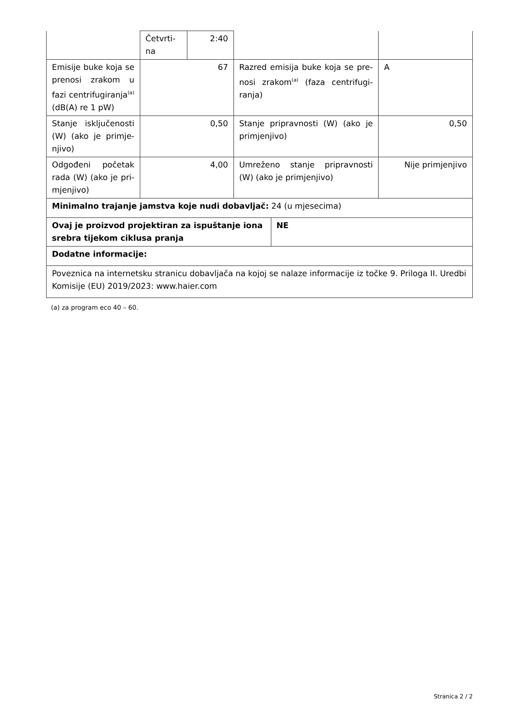| | Četvrti- na | 2:40 | | | |
| Emisije buke koja se prenosi zrakom u fazi centrifugira­nja<sup>(a)</sup> (dB(A) re 1 pW) | 67 | | Razred emisija buke koja se pre­nosi zrakom<sup>(a)</sup> (faza centrifugi­ranja) | | A |
| Stanje isključenosti (W) (ako je primje­njivo) | 0,50 | | Stanje pripravnosti (W) (ako je primjenjivo) | | 0,50 |
| Odgođeni početak rada (W) (ako je pri­mjenjivo) | 4,00 | | Umreženo stanje pripravnosti (W) (ako je primjenjivo) | | Nije primjenjivo |
| Minimalno trajanje jamstva koje nudi dobavljač: 24 (u mjesecima) | | | | | |
| Ovaj je proizvod projektiran za ispuštanje iona srebra tijekom ciklusa pranja | | | | NE | |
| Dodatne informacije: | | | | | |
| Poveznica na internetsku stranicu dobavljača na kojoj se nalaze informacije iz točke 9. Priloga II. Uredbi Komisije (EU) 2019/2023: www.haier.com | | | | | |
(a) za program eco 40 – 60.
Stranica 2 / 2